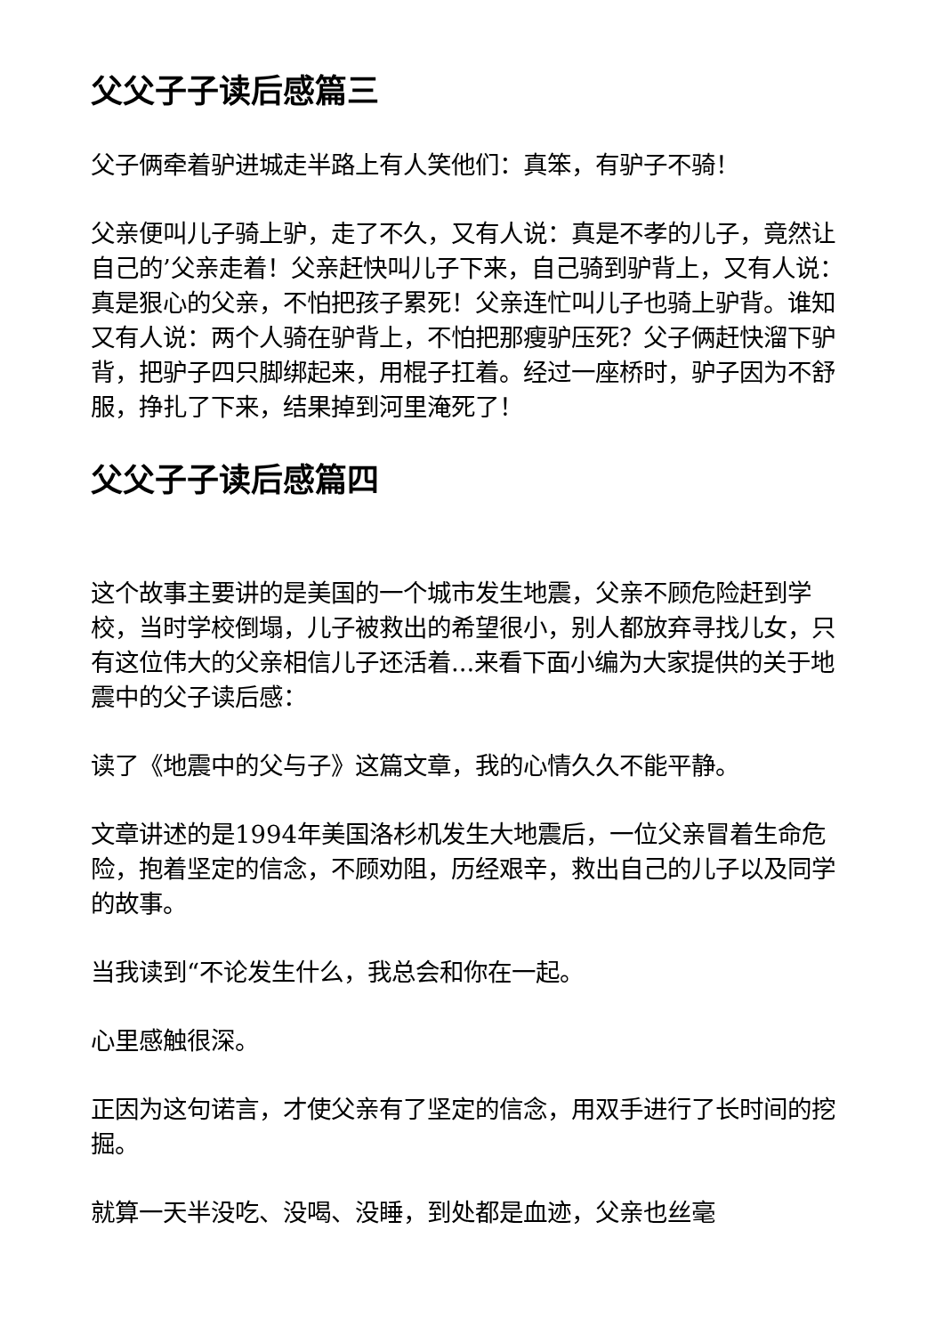父父子子读后感篇三
父子俩牵着驴进城走半路上有人笑他们：真笨，有驴子不骑！
父亲便叫儿子骑上驴，走了不久，又有人说：真是不孝的儿子，竟然让自己的’父亲走着！父亲赶快叫儿子下来，自己骑到驴背上，又有人说：真是狠心的父亲，不怕把孩子累死！父亲连忙叫儿子也骑上驴背。谁知又有人说：两个人骑在驴背上，不怕把那瘦驴压死？父子俩赶快溜下驴背，把驴子四只脚绑起来，用棍子扛着。经过一座桥时，驴子因为不舒服，挣扎了下来，结果掉到河里淹死了！
父父子子读后感篇四
这个故事主要讲的是美国的一个城市发生地震，父亲不顾危险赶到学校，当时学校倒塌，儿子被救出的希望很小，别人都放弃寻找儿女，只有这位伟大的父亲相信儿子还活着...来看下面小编为大家提供的关于地震中的父子读后感：
读了《地震中的父与子》这篇文章，我的心情久久不能平静。
文章讲述的是1994年美国洛杉机发生大地震后，一位父亲冒着生命危险，抱着坚定的信念，不顾劝阻，历经艰辛，救出自己的儿子以及同学的故事。
当我读到“不论发生什么，我总会和你在一起。
心里感触很深。
正因为这句诺言，才使父亲有了坚定的信念，用双手进行了长时间的挖掘。
就算一天半没吃、没喝、没睡，到处都是血迹，父亲也丝毫